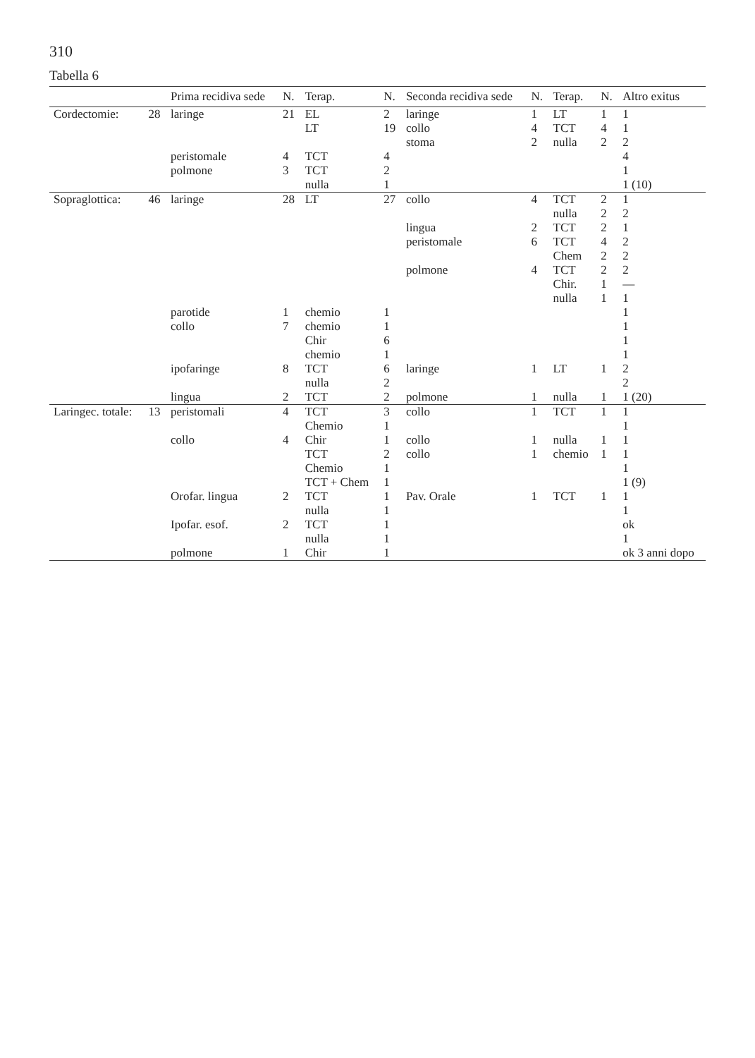310
Tabella 6
| | | Prima recidiva sede | N. | Terap. | N. | Seconda recidiva sede | N. | Terap. | N. | Altro exitus |
| --- | --- | --- | --- | --- | --- | --- | --- | --- | --- | --- |
| Cordectomie: | 28 | laringe | 21 | EL | 2 | laringe | 1 | LT | 1 | 1 |
| | | | | LT | 19 | collo | 4 | TCT | 4 | 1 |
| | | | | | | stoma | 2 | nulla | 2 | 2 |
| | | peristomale | 4 | TCT | 4 | | | | | 4 |
| | | polmone | 3 | TCT | 2 | | | | | 1 |
| | | | | nulla | 1 | | | | | 1 (10) |
| Sopraglottica: | 46 | laringe | 28 | LT | 27 | collo | 4 | TCT | 2 | 1 |
| | | | | | | | | nulla | 2 | 2 |
| | | | | | | lingua | 2 | TCT | 2 | 1 |
| | | | | | | peristomale | 6 | TCT | 4 | 2 |
| | | | | | | | | Chem | 2 | 2 |
| | | | | | | polmone | 4 | TCT | 2 | 2 |
| | | | | | | | | Chir. | 1 | — |
| | | | | | | | | nulla | 1 | 1 |
| | | parotide | 1 | chemio | 1 | | | | | 1 |
| | | collo | 7 | chemio | 1 | | | | | 1 |
| | | | | Chir | 6 | | | | | 1 |
| | | | | chemio | 1 | | | | | 1 |
| | | ipofaringe | 8 | TCT | 6 | laringe | 1 | LT | 1 | 2 |
| | | | | nulla | 2 | | | | | 2 |
| | | lingua | 2 | TCT | 2 | polmone | 1 | nulla | 1 | 1 (20) |
| Laringec. totale: | 13 | peristomali | 4 | TCT | 3 | collo | 1 | TCT | 1 | 1 |
| | | | | Chemio | 1 | | | | | 1 |
| | | collo | 4 | Chir | 1 | collo | 1 | nulla | 1 | 1 |
| | | | | TCT | 2 | collo | 1 | chemio | 1 | 1 |
| | | | | Chemio | 1 | | | | | 1 |
| | | | | TCT + Chem | 1 | | | | | 1 (9) |
| | | Orofar. lingua | 2 | TCT | 1 | Pav. Orale | 1 | TCT | 1 | 1 |
| | | | | nulla | 1 | | | | | 1 |
| | | Ipofar. esof. | 2 | TCT | 1 | | | | | ok |
| | | | | nulla | 1 | | | | | 1 |
| | | polmone | 1 | Chir | 1 | | | | | ok 3 anni dopo |